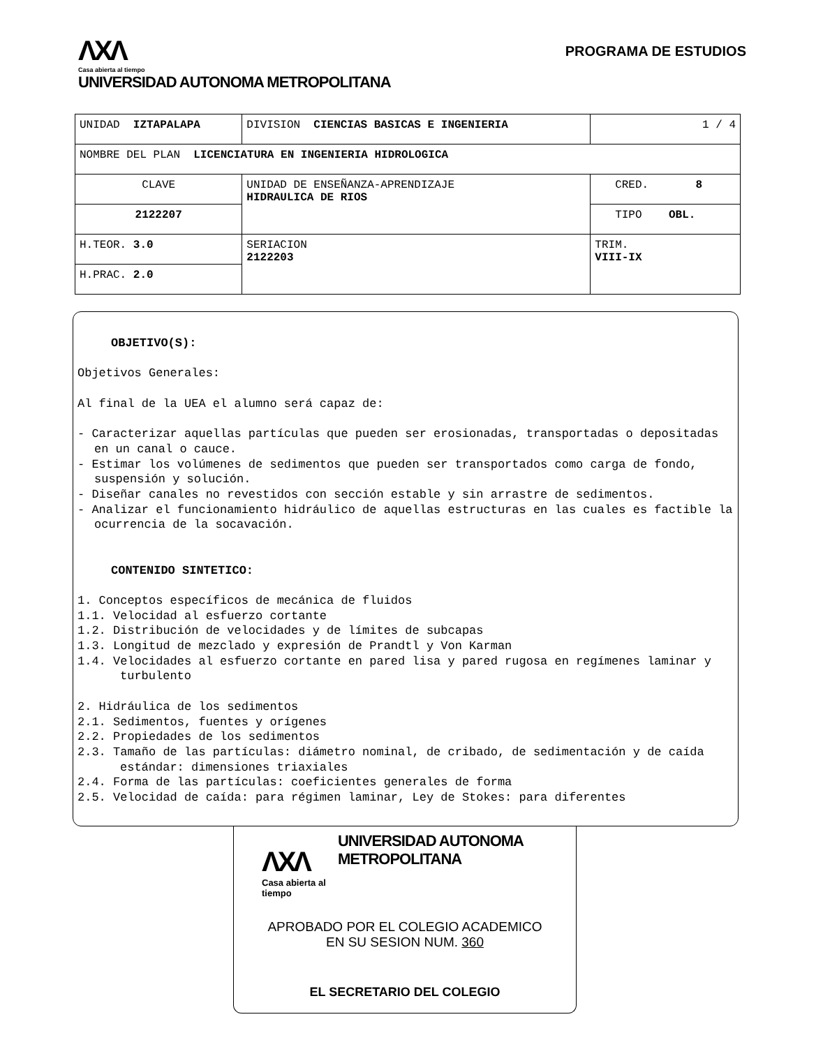ΛXΛ
Casa abierta al tiempo
UNIVERSIDAD AUTONOMA METROPOLITANA
PROGRAMA DE ESTUDIOS
| UNIDAD IZTAPALAPA | | DIVISION CIENCIAS BASICAS E INGENIERIA | 1 / 4 |
| NOMBRE DEL PLAN LICENCIATURA EN INGENIERIA HIDROLOGICA | | | |
| CLAVE | UNIDAD DE ENSEÑANZA-APRENDIZAJE HIDRAULICA DE RIOS | | CRED. 8 |
| 2122207 | | | TIPO OBL. |
| H.TEOR. 3.0 | SERIACION 2122203 | | TRIM. VIII-IX |
| H.PRAC. 2.0 | | | |
OBJETIVO(S):
Objetivos Generales:
Al final de la UEA el alumno será capaz de:
- Caracterizar aquellas partículas que pueden ser erosionadas, transportadas o depositadas en un canal o cauce.
- Estimar los volúmenes de sedimentos que pueden ser transportados como carga de fondo, suspensión y solución.
- Diseñar canales no revestidos con sección estable y sin arrastre de sedimentos.
- Analizar el funcionamiento hidráulico de aquellas estructuras en las cuales es factible la ocurrencia de la socavación.
CONTENIDO SINTETICO:
1. Conceptos específicos de mecánica de fluidos
1.1. Velocidad al esfuerzo cortante
1.2. Distribución de velocidades y de límites de subcapas
1.3. Longitud de mezclado y expresión de Prandtl y Von Karman
1.4. Velocidades al esfuerzo cortante en pared lisa y pared rugosa en regímenes laminar y turbulento
2. Hidráulica de los sedimentos
2.1. Sedimentos, fuentes y orígenes
2.2. Propiedades de los sedimentos
2.3. Tamaño de las partículas: diámetro nominal, de cribado, de sedimentación y de caída estándar: dimensiones triaxiales
2.4. Forma de las partículas: coeficientes generales de forma
2.5. Velocidad de caída: para régimen laminar, Ley de Stokes: para diferentes
ΛXΛ
Casa abierta al tiempo
UNIVERSIDAD AUTONOMA METROPOLITANA
APROBADO POR EL COLEGIO ACADEMICO
EN SU SESION NUM. 360
EL SECRETARIO DEL COLEGIO